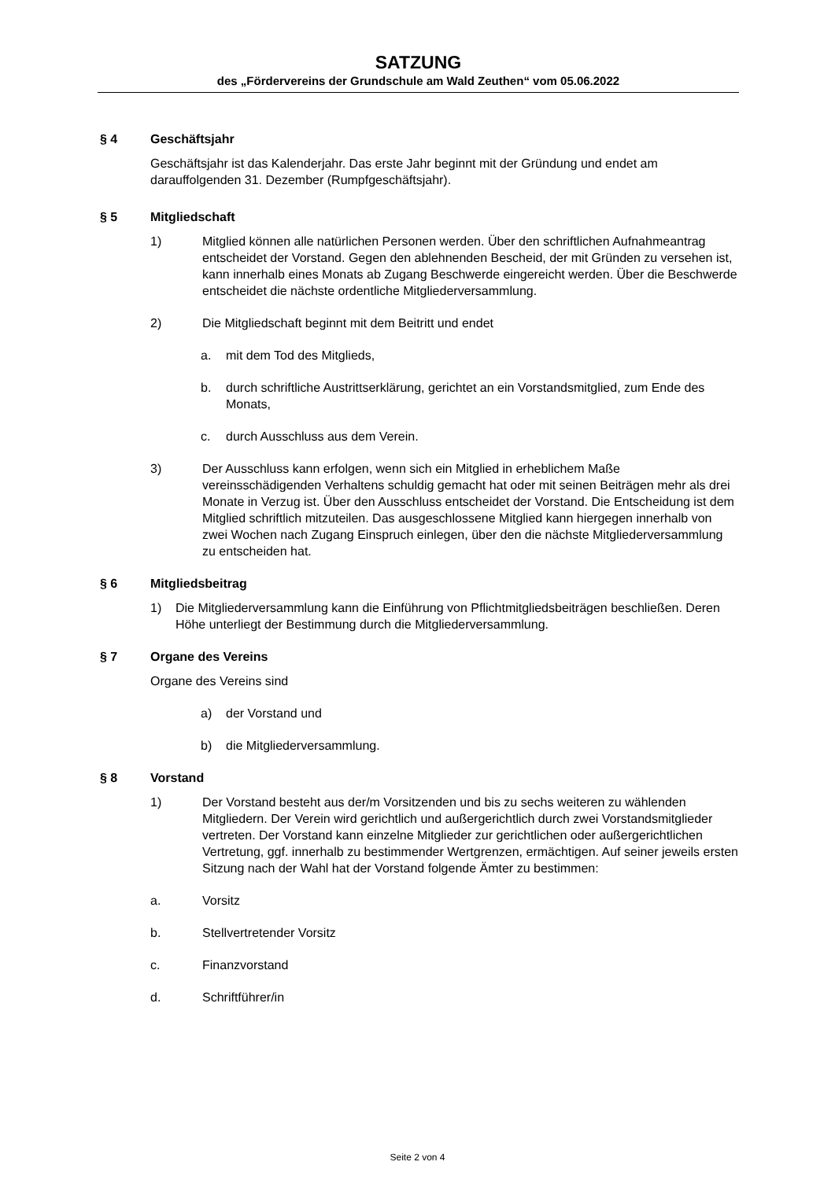SATZUNG
des „Fördervereins der Grundschule am Wald Zeuthen“ vom 05.06.2022
§ 4 Geschäftsjahr
Geschäftsjahr ist das Kalenderjahr. Das erste Jahr beginnt mit der Gründung und endet am darauffolgenden 31. Dezember (Rumpfgeschäftsjahr).
§ 5 Mitgliedschaft
1) Mitglied können alle natürlichen Personen werden. Über den schriftlichen Aufnahmeantrag entscheidet der Vorstand. Gegen den ablehnenden Bescheid, der mit Gründen zu versehen ist, kann innerhalb eines Monats ab Zugang Beschwerde eingereicht werden. Über die Beschwerde entscheidet die nächste ordentliche Mitgliederversammlung.
2) Die Mitgliedschaft beginnt mit dem Beitritt und endet
a. mit dem Tod des Mitglieds,
b. durch schriftliche Austrittserklärung, gerichtet an ein Vorstandsmitglied, zum Ende des Monats,
c. durch Ausschluss aus dem Verein.
3) Der Ausschluss kann erfolgen, wenn sich ein Mitglied in erheblichem Maße vereinsschädigenden Verhaltens schuldig gemacht hat oder mit seinen Beiträgen mehr als drei Monate in Verzug ist. Über den Ausschluss entscheidet der Vorstand. Die Entscheidung ist dem Mitglied schriftlich mitzuteilen. Das ausgeschlossene Mitglied kann hiergegen innerhalb von zwei Wochen nach Zugang Einspruch einlegen, über den die nächste Mitgliederversammlung zu entscheiden hat.
§ 6 Mitgliedsbeitrag
1) Die Mitgliederversammlung kann die Einführung von Pflichtmitgliedsbeiträgen beschließen. Deren Höhe unterliegt der Bestimmung durch die Mitgliederversammlung.
§ 7 Organe des Vereins
Organe des Vereins sind
a) der Vorstand und
b) die Mitgliederversammlung.
§ 8 Vorstand
1) Der Vorstand besteht aus der/m Vorsitzenden und bis zu sechs weiteren zu wählenden Mitgliedern. Der Verein wird gerichtlich und außergerichtlich durch zwei Vorstandsmitglieder vertreten. Der Vorstand kann einzelne Mitglieder zur gerichtlichen oder außergerichtlichen Vertretung, ggf. innerhalb zu bestimmender Wertgrenzen, ermächtigen. Auf seiner jeweils ersten Sitzung nach der Wahl hat der Vorstand folgende Ämter zu bestimmen:
a. Vorsitz
b. Stellvertretender Vorsitz
c. Finanzvorstand
d. Schriftführer/in
Seite 2 von 4